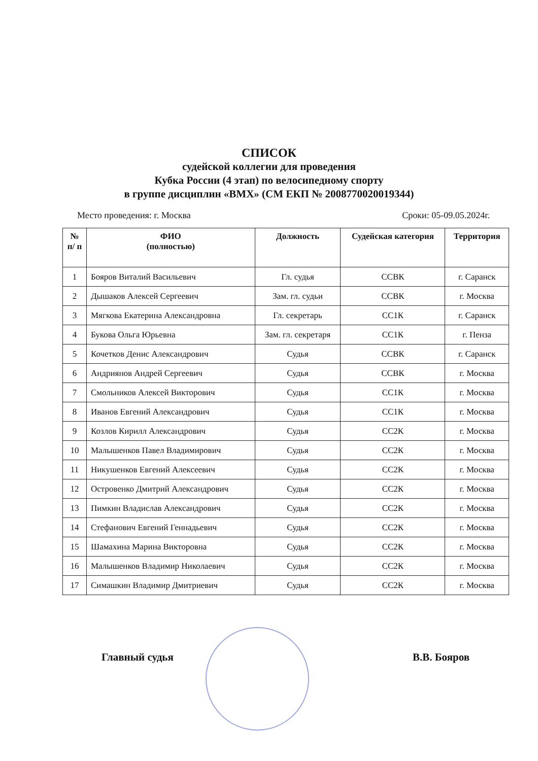СПИСОК
судейской коллегии для проведения
Кубка России (4 этап) по велосипедному спорту
в группе дисциплин «BMX» (СМ ЕКП № 2008770020019344)
Место проведения: г. Москва Сроки: 05-09.05.2024г.
| № п/ п | ФИО (полностью) | Должность | Судейская категория | Территория |
| --- | --- | --- | --- | --- |
| 1 | Бояров Виталий Васильевич | Гл. судья | ССВК | г. Саранск |
| 2 | Дышаков Алексей Сергеевич | Зам. гл. судьи | ССВК | г. Москва |
| 3 | Мягкова Екатерина Александровна | Гл. секретарь | СС1К | г. Саранск |
| 4 | Букова Ольга Юрьевна | Зам. гл. секретаря | СС1К | г. Пенза |
| 5 | Кочетков Денис Александрович | Судья | ССВК | г. Саранск |
| 6 | Андриянов Андрей Сергеевич | Судья | ССВК | г. Москва |
| 7 | Смольников Алексей Викторович | Судья | СС1К | г. Москва |
| 8 | Иванов Евгений Александрович | Судья | СС1К | г. Москва |
| 9 | Козлов Кирилл Александрович | Судья | СС2К | г. Москва |
| 10 | Малышенков Павел Владимирович | Судья | СС2К | г. Москва |
| 11 | Никушенков Евгений Алексеевич | Судья | СС2К | г. Москва |
| 12 | Островенко Дмитрий Александрович | Судья | СС2К | г. Москва |
| 13 | Пимкин Владислав Александрович | Судья | СС2К | г. Москва |
| 14 | Стефанович Евгений Геннадьевич | Судья | СС2К | г. Москва |
| 15 | Шамахина Марина Викторовна | Судья | СС2К | г. Москва |
| 16 | Малышенков Владимир Николаевич | Судья | СС2К | г. Москва |
| 17 | Симашкин Владимир Дмитриевич | Судья | СС2К | г. Москва |
Главный судья В.В. Бояров